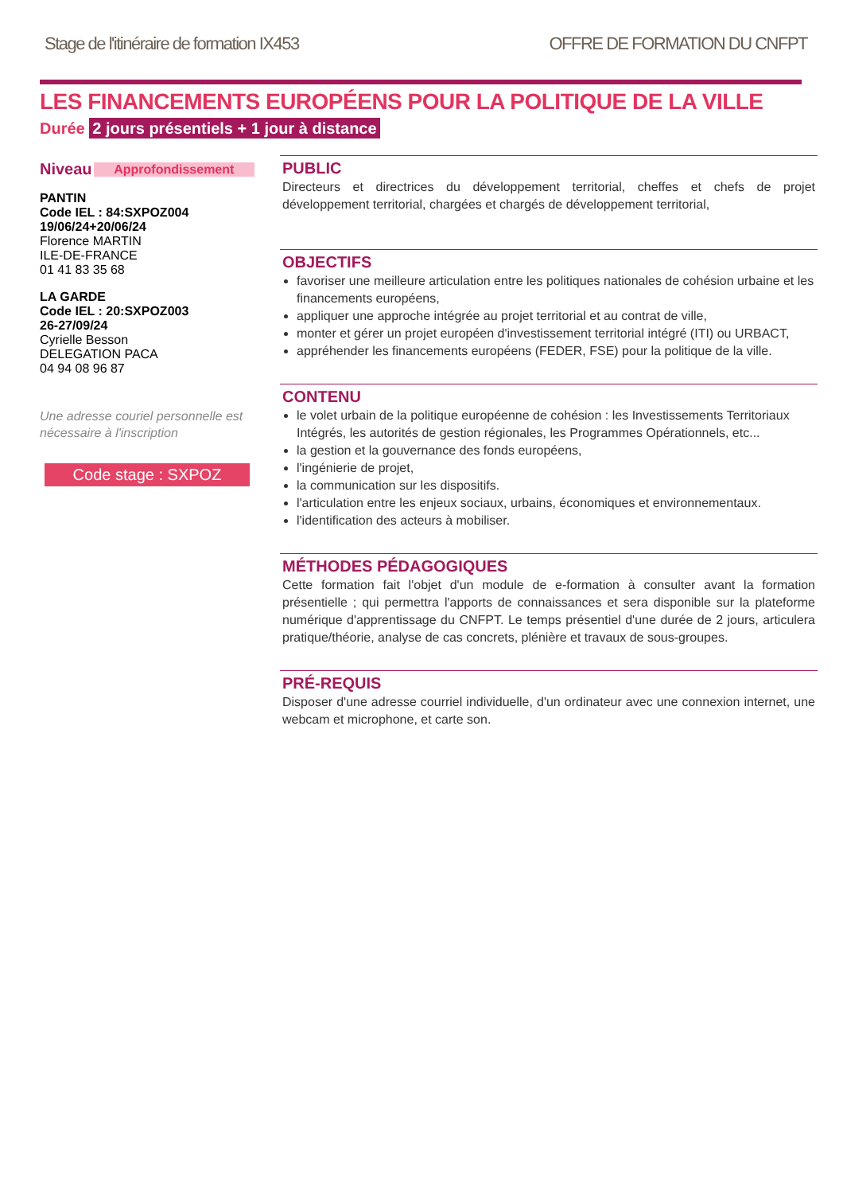Stage de l'itinéraire de formation IX453 OFFRE DE FORMATION DU CNFPT
LES FINANCEMENTS EUROPÉENS POUR LA POLITIQUE DE LA VILLE
Durée 2 jours présentiels + 1 jour à distance
Niveau Approfondissement
PANTIN
Code IEL : 84:SXPOZ004
19/06/24+20/06/24
Florence MARTIN
ILE-DE-FRANCE
01 41 83 35 68
LA GARDE
Code IEL : 20:SXPOZ003
26-27/09/24
Cyrielle Besson
DELEGATION PACA
04 94 08 96 87
Une adresse couriel personnelle est nécessaire à l'inscription
Code stage : SXPOZ
PUBLIC
Directeurs et directrices du développement territorial, cheffes et chefs de projet développement territorial, chargées et chargés de développement territorial,
OBJECTIFS
favoriser une meilleure articulation entre les politiques nationales de cohésion urbaine et les financements européens,
appliquer une approche intégrée au projet territorial et au contrat de ville,
monter et gérer un projet européen d'investissement territorial intégré (ITI) ou URBACT,
appréhender les financements européens (FEDER, FSE) pour la politique de la ville.
CONTENU
le volet urbain de la politique européenne de cohésion : les Investissements Territoriaux Intégrés, les autorités de gestion régionales, les Programmes Opérationnels, etc...
la gestion et la gouvernance des fonds européens,
l'ingénierie de projet,
la communication sur les dispositifs.
l'articulation entre les enjeux sociaux, urbains, économiques et environnementaux.
l'identification des acteurs à mobiliser.
MÉTHODES PÉDAGOGIQUES
Cette formation fait l'objet d'un module de e-formation à consulter avant la formation présentielle ; qui permettra l'apports de connaissances et sera disponible sur la plateforme numérique d'apprentissage du CNFPT. Le temps présentiel d'une durée de 2 jours, articulera pratique/théorie, analyse de cas concrets, plénière et travaux de sous-groupes.
PRÉ-REQUIS
Disposer d'une adresse courriel individuelle, d'un ordinateur avec une connexion internet, une webcam et microphone, et carte son.